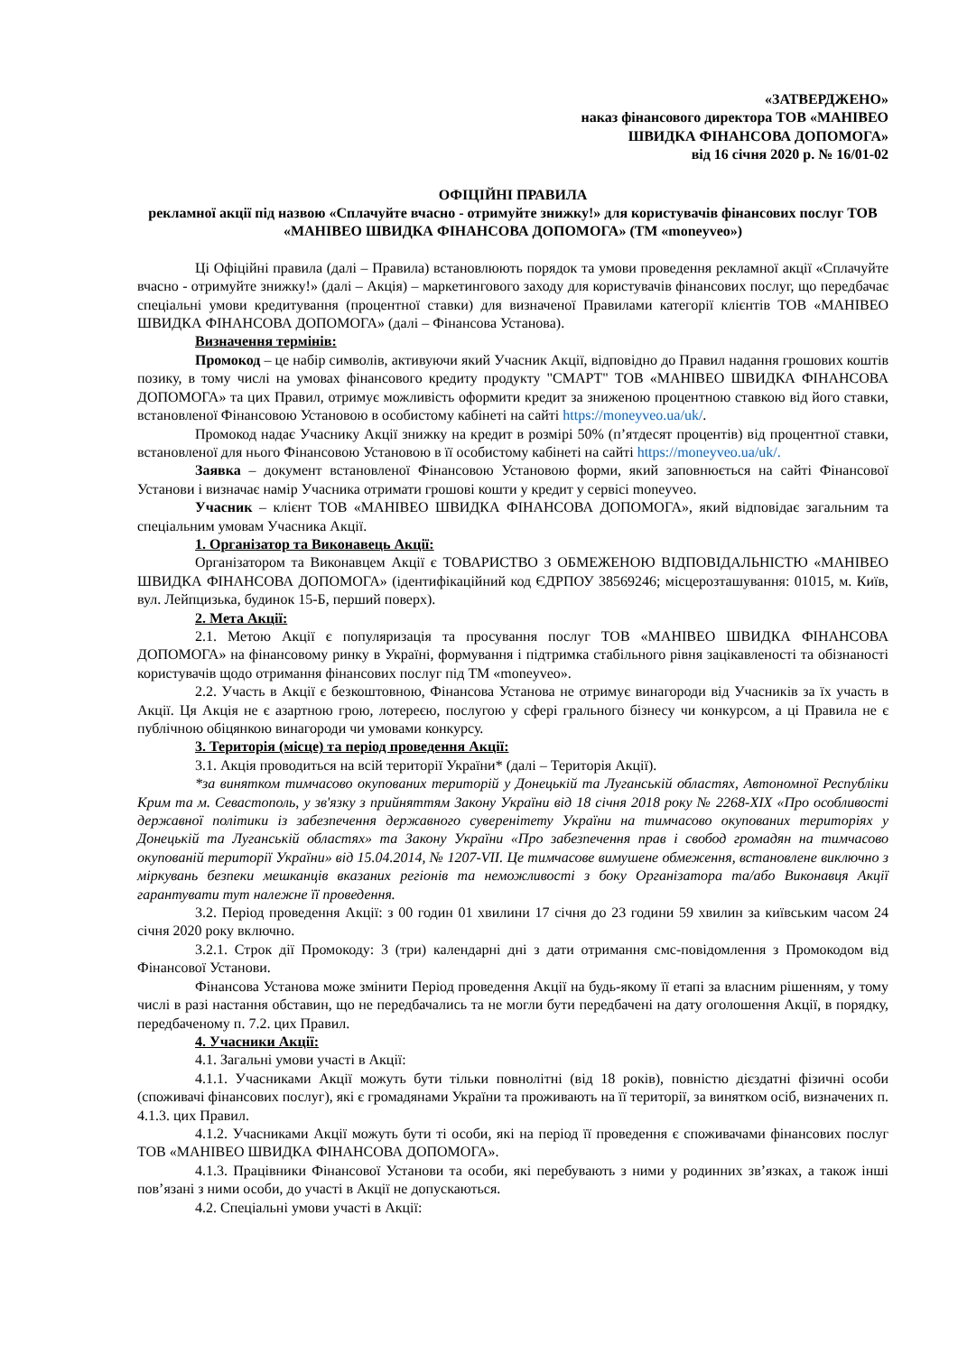«ЗАТВЕРДЖЕНО»
наказ фінансового директора ТОВ «МАНІВЕО
ШВИДКА ФІНАНСОВА ДОПОМОГА»
від 16 січня 2020 р. № 16/01-02
ОФІЦІЙНІ ПРАВИЛА
рекламної акції під назвою «Сплачуйте вчасно - отримуйте знижку!» для користувачів фінансових послуг ТОВ «МАНІВЕО ШВИДКА ФІНАНСОВА ДОПОМОГА» (ТМ «moneyveo»)
Ці Офіційні правила (далі – Правила) встановлюють порядок та умови проведення рекламної акції «Сплачуйте вчасно - отримуйте знижку!» (далі – Акція) – маркетингового заходу для користувачів фінансових послуг, що передбачає спеціальні умови кредитування (процентної ставки) для визначеної Правилами категорії клієнтів ТОВ «МАНІВЕО ШВИДКА ФІНАНСОВА ДОПОМОГА» (далі – Фінансова Установа).
Визначення термінів:
Промокод – це набір символів, активуючи який Учасник Акції, відповідно до Правил надання грошових коштів позику, в тому числі на умовах фінансового кредиту продукту "СМАРТ" ТОВ «МАНІВЕО ШВИДКА ФІНАНСОВА ДОПОМОГА» та цих Правил, отримує можливість оформити кредит за зниженою процентною ставкою від його ставки, встановленої Фінансовою Установою в особистому кабінеті на сайті https://moneyveo.ua/uk/.
Промокод надає Учаснику Акції знижку на кредит в розмірі 50% (п’ятдесят процентів) від процентної ставки, встановленої для нього Фінансовою Установою в її особистому кабінеті на сайті https://moneyveo.ua/uk/.
Заявка – документ встановленої Фінансовою Установою форми, який заповнюється на сайті Фінансової Установи і визначає намір Учасника отримати грошові кошти у кредит у сервісі moneyveo.
Учасник – клієнт ТОВ «МАНІВЕО ШВИДКА ФІНАНСОВА ДОПОМОГА», який відповідає загальним та спеціальним умовам Учасника Акції.
1. Організатор та Виконавець Акції:
Організатором та Виконавцем Акції є ТОВАРИСТВО З ОБМЕЖЕНОЮ ВІДПОВІДАЛЬНІСТЮ «МАНІВЕО ШВИДКА ФІНАНСОВА ДОПОМОГА» (ідентифікаційний код ЄДРПОУ 38569246; місцерозташування: 01015, м. Київ, вул. Лейпцизька, будинок 15-Б, перший поверх).
2. Мета Акції:
2.1. Метою Акції є популяризація та просування послуг ТОВ «МАНІВЕО ШВИДКА ФІНАНСОВА ДОПОМОГА» на фінансовому ринку в Україні, формування і підтримка стабільного рівня зацікавленості та обізнаності користувачів щодо отримання фінансових послуг під ТМ «moneyveo».
2.2. Участь в Акції є безкоштовною, Фінансова Установа не отримує винагороди від Учасників за їх участь в Акції. Ця Акція не є азартною грою, лотереєю, послугою у сфері грального бізнесу чи конкурсом, а ці Правила не є публічною обіцянкою винагороди чи умовами конкурсу.
3. Територія (місце) та період проведення Акції:
3.1. Акція проводиться на всій території України* (далі – Територія Акції).
*за винятком тимчасово окупованих територій у Донецькій та Луганській областях, Автономної Республіки Крим та м. Севастополь, у зв'язку з прийняттям Закону України від 18 січня 2018 року № 2268-XIX «Про особливості державної політики із забезпечення державного суверенітету України на тимчасово окупованих територіях у Донецькій та Луганській областях» та Закону України «Про забезпечення прав і свобод громадян на тимчасово окупованій території України» від 15.04.2014, № 1207-VII. Це тимчасове вимушене обмеження, встановлене виключно з міркувань безпеки мешканців вказаних регіонів та неможливості з боку Організатора та/або Виконавця Акції гарантувати тут належне її проведення.
3.2. Період проведення Акції: з 00 годин 01 хвилини 17 січня до 23 години 59 хвилин за київським часом 24 січня 2020 року включно.
3.2.1. Строк дії Промокоду: 3 (три) календарні дні з дати отримання смс-повідомлення з Промокодом від Фінансової Установи.
Фінансова Установа може змінити Період проведення Акції на будь-якому її етапі за власним рішенням, у тому числі в разі настання обставин, що не передбачались та не могли бути передбачені на дату оголошення Акції, в порядку, передбаченому п. 7.2. цих Правил.
4. Учасники Акції:
4.1. Загальні умови участі в Акції:
4.1.1. Учасниками Акції можуть бути тільки повнолітні (від 18 років), повністю дієздатні фізичні особи (споживачі фінансових послуг), які є громадянами України та проживають на її території, за винятком осіб, визначених п. 4.1.3. цих Правил.
4.1.2. Учасниками Акції можуть бути ті особи, які на період її проведення є споживачами фінансових послуг ТОВ «МАНІВЕО ШВИДКА ФІНАНСОВА ДОПОМОГА».
4.1.3. Працівники Фінансової Установи та особи, які перебувають з ними у родинних зв’язках, а також інші пов’язані з ними особи, до участі в Акції не допускаються.
4.2. Спеціальні умови участі в Акції: